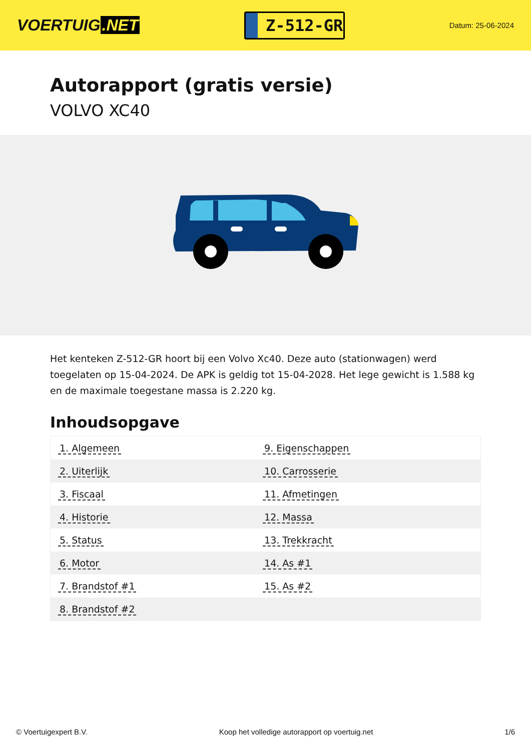VOERTUIG.NET
Z-512-GR
Datum: 25-06-2024
Autorapport (gratis versie)
VOLVO XC40
Het kenteken Z-512-GR hoort bij een Volvo Xc40. Deze auto (stationwagen) werd toegelaten op 15-04-2024. De APK is geldig tot 15-04-2028. Het lege gewicht is 1.588 kg en de maximale toegestane massa is 2.220 kg.
Inhoudsopgave
| 1. Algemeen | 9. Eigenschappen |
| 2. Uiterlijk | 10. Carrosserie |
| 3. Fiscaal | 11. Afmetingen |
| 4. Historie | 12. Massa |
| 5. Status | 13. Trekkracht |
| 6. Motor | 14. As #1 |
| 7. Brandstof #1 | 15. As #2 |
| 8. Brandstof #2 | |
© Voertuigexpert B.V. Koop het volledige autorapport op voertuig.net 1/6